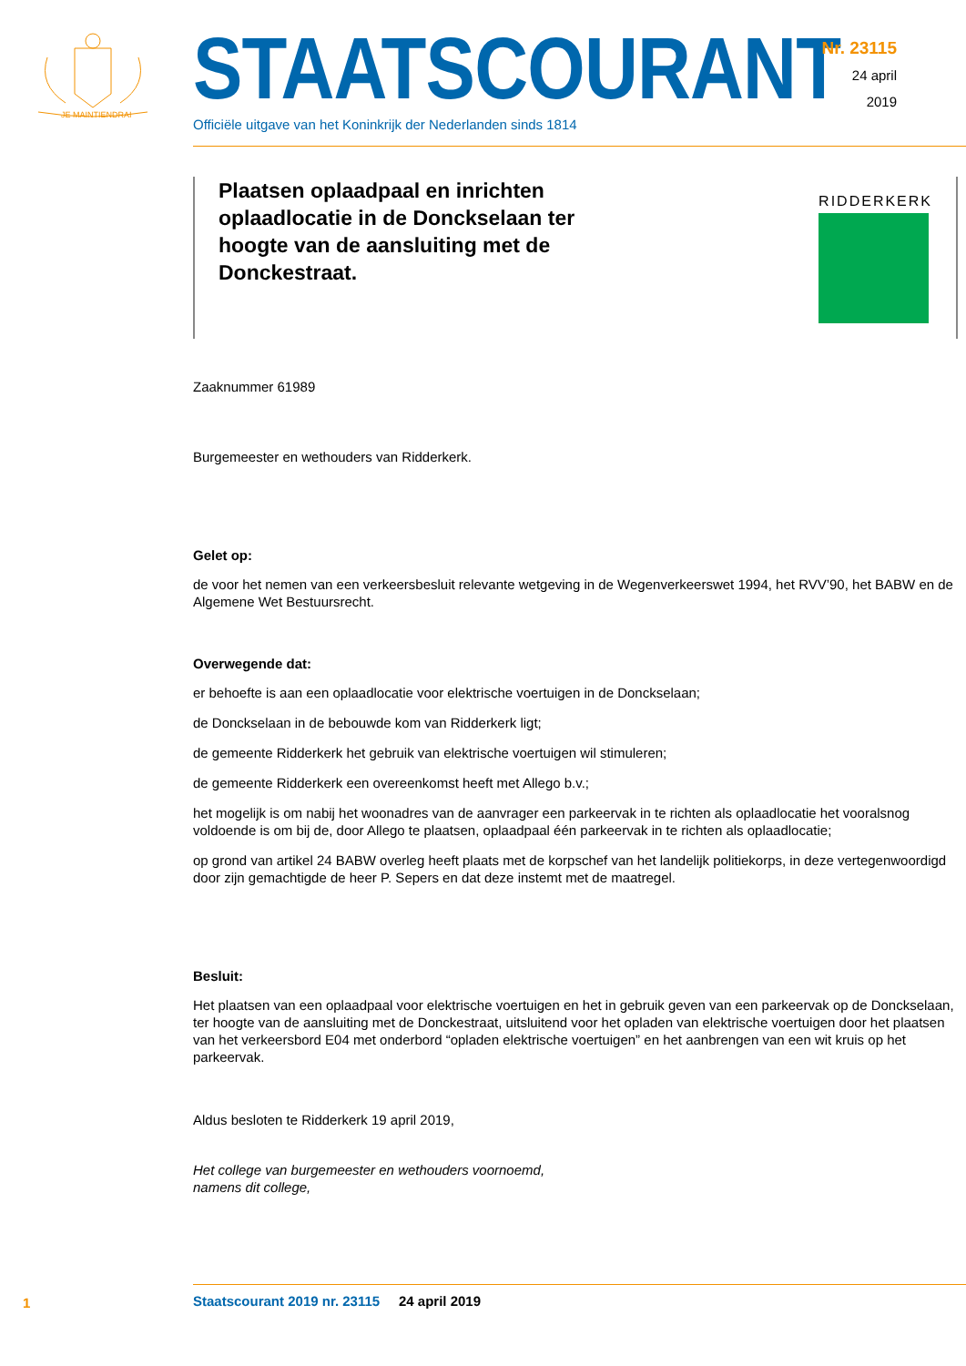JE MAINTIENDRAI
STAATSCOURANT
Officiële uitgave van het Koninkrijk der Nederlanden sinds 1814
Nr. 23115
24 april
2019
Plaatsen oplaadpaal en inrichten oplaadlocatie in de Donckselaan ter hoogte van de aansluiting met de Donckestraat.
RIDDERKERK
Zaaknummer 61989
Burgemeester en wethouders van Ridderkerk.
Gelet op:
de voor het nemen van een verkeersbesluit relevante wetgeving in de Wegenverkeerswet 1994, het RVV’90, het BABW en de Algemene Wet Bestuursrecht.
Overwegende dat:
er behoefte is aan een oplaadlocatie voor elektrische voertuigen in de Donckselaan;
de Donckselaan in de bebouwde kom van Ridderkerk ligt;
de gemeente Ridderkerk het gebruik van elektrische voertuigen wil stimuleren;
de gemeente Ridderkerk een overeenkomst heeft met Allego b.v.;
het mogelijk is om nabij het woonadres van de aanvrager een parkeervak in te richten als oplaadlocatie het vooralsnog voldoende is om bij de, door Allego te plaatsen, oplaadpaal één parkeervak in te richten als oplaadlocatie;
op grond van artikel 24 BABW overleg heeft plaats met de korpschef van het landelijk politiekorps, in deze vertegenwoordigd door zijn gemachtigde de heer P. Sepers en dat deze instemt met de maatregel.
Besluit:
Het plaatsen van een oplaadpaal voor elektrische voertuigen en het in gebruik geven van een parkeervak op de Donckselaan, ter hoogte van de aansluiting met de Donckestraat, uitsluitend voor het opladen van elektrische voertuigen door het plaatsen van het verkeersbord E04 met onderbord “opladen elektrische voertuigen” en het aanbrengen van een wit kruis op het parkeervak.
Aldus besloten te Ridderkerk 19 april 2019,
Het college van burgemeester en wethouders voornoemd,
namens dit college,
1 Staatscourant 2019 nr. 23115 24 april 2019